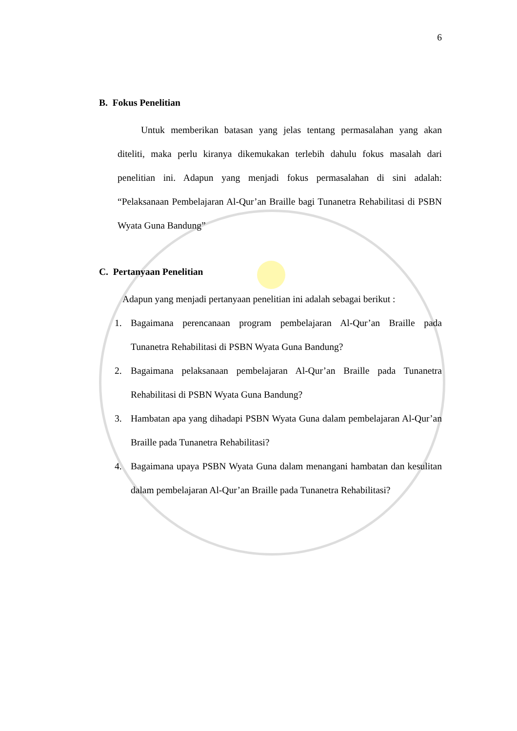6
B. Fokus Penelitian
Untuk memberikan batasan yang jelas tentang permasalahan yang akan diteliti, maka perlu kiranya dikemukakan terlebih dahulu fokus masalah dari penelitian ini. Adapun yang menjadi fokus permasalahan di sini adalah: “Pelaksanaan Pembelajaran Al-Qur’an Braille bagi Tunanetra Rehabilitasi di PSBN Wyata Guna Bandung”
C. Pertanyaan Penelitian
Adapun yang menjadi pertanyaan penelitian ini adalah sebagai berikut :
1. Bagaimana perencanaan program pembelajaran Al-Qur’an Braille pada Tunanetra Rehabilitasi di PSBN Wyata Guna Bandung?
2. Bagaimana pelaksanaan pembelajaran Al-Qur’an Braille pada Tunanetra Rehabilitasi di PSBN Wyata Guna Bandung?
3. Hambatan apa yang dihadapi PSBN Wyata Guna dalam pembelajaran Al-Qur’an Braille pada Tunanetra Rehabilitasi?
4. Bagaimana upaya PSBN Wyata Guna dalam menangani hambatan dan kesulitan dalam pembelajaran Al-Qur’an Braille pada Tunanetra Rehabilitasi?